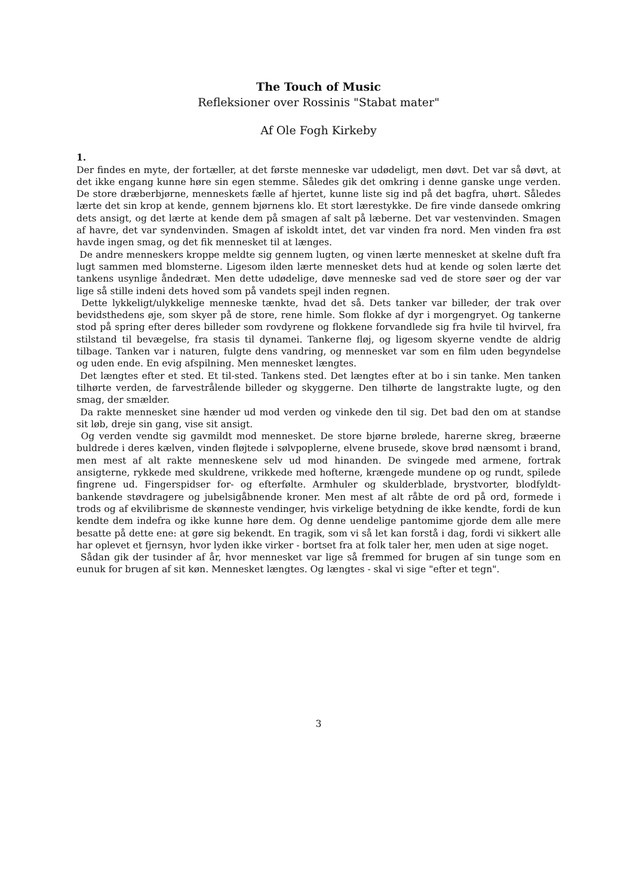The Touch of Music
Refleksioner over Rossinis "Stabat mater"
Af Ole Fogh Kirkeby
1.
Der findes en myte, der fortæller, at det første menneske var udødeligt, men døvt. Det var så døvt, at det ikke engang kunne høre sin egen stemme. Således gik det omkring i denne ganske unge verden. De store dræberbjørne, menneskets fælle af hjertet, kunne liste sig ind på det bagfra, uhørt. Således lærte det sin krop at kende, gennem bjørnens klo. Et stort lærestykke. De fire vinde dansede omkring dets ansigt, og det lærte at kende dem på smagen af salt på læberne. Det var vestenvinden. Smagen af havre, det var syndenvinden. Smagen af iskoldt intet, det var vinden fra nord. Men vinden fra øst havde ingen smag, og det fik mennesket til at længes.
De andre menneskers kroppe meldte sig gennem lugten, og vinen lærte mennesket at skelne duft fra lugt sammen med blomsterne. Ligesom ilden lærte mennesket dets hud at kende og solen lærte det tankens usynlige åndedræt. Men dette udødelige, døve menneske sad ved de store søer og der var lige så stille indeni dets hoved som på vandets spejl inden regnen.
Dette lykkeligt/ulykkelige menneske tænkte, hvad det så. Dets tanker var billeder, der trak over bevidsthedens øje, som skyer på de store, rene himle. Som flokke af dyr i morgengryet. Og tankerne stod på spring efter deres billeder som rovdyrene og flokkene forvandlede sig fra hvile til hvirvel, fra stilstand til bevægelse, fra stasis til dynamei. Tankerne fløj, og ligesom skyerne vendte de aldrig tilbage. Tanken var i naturen, fulgte dens vandring, og mennesket var som en film uden begyndelse og uden ende. En evig afspilning. Men mennesket længtes.
Det længtes efter et sted. Et til-sted. Tankens sted. Det længtes efter at bo i sin tanke. Men tanken tilhørte verden, de farvestrålende billeder og skyggerne. Den tilhørte de langstrakte lugte, og den smag, der smælder.
Da rakte mennesket sine hænder ud mod verden og vinkede den til sig. Det bad den om at standse sit løb, dreje sin gang, vise sit ansigt.
Og verden vendte sig gavmildt mod mennesket. De store bjørne brølede, harerne skreg, bræerne buldrede i deres kælven, vinden fløjtede i sølvpoplerne, elvene brusede, skove brød nænsomt i brand, men mest af alt rakte menneskene selv ud mod hinanden. De svingede med armene, fortrak ansigterne, rykkede med skuldrene, vrikkede med hofterne, krængede mundene op og rundt, spilede fingrene ud. Fingerspidser for- og efterfølte. Armhuler og skulderblade, brystvorter, blodfyldt-bankende støvdragere og jubelsigåbnende kroner. Men mest af alt råbte de ord på ord, formede i trods og af ekvilibrisme de skønneste vendinger, hvis virkelige betydning de ikke kendte, fordi de kun kendte dem indefra og ikke kunne høre dem. Og denne uendelige pantomime gjorde dem alle mere besatte på dette ene: at gøre sig bekendt. En tragik, som vi så let kan forstå i dag, fordi vi sikkert alle har oplevet et fjernsyn, hvor lyden ikke virker - bortset fra at folk taler her, men uden at sige noget.
Sådan gik der tusinder af år, hvor mennesket var lige så fremmed for brugen af sin tunge som en eunuk for brugen af sit køn. Mennesket længtes. Og længtes - skal vi sige "efter et tegn".
3